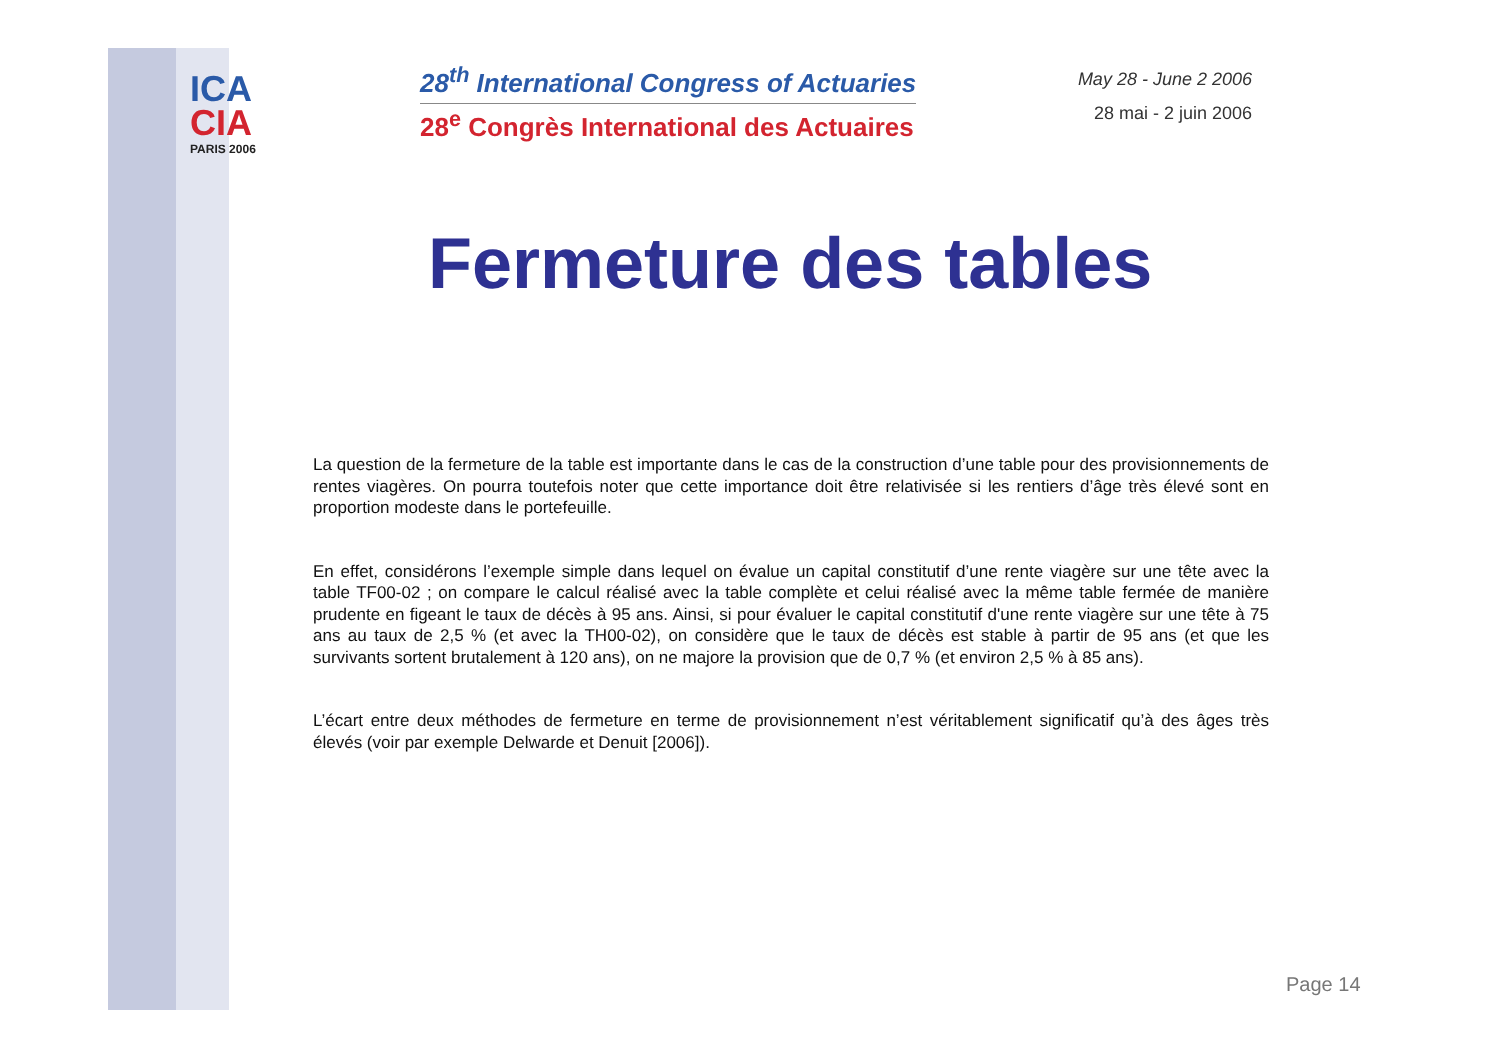ICA
CIA
PARIS 2006
28<sup>th</sup> International Congress of Actuaries
28<sup>e</sup> Congrès International des Actuaires
May 28 - June 2 2006
28 mai - 2 juin 2006
Fermeture des tables
La question de la fermeture de la table est importante dans le cas de la construction d’une table pour des provisionnements de rentes viagères. On pourra toutefois noter que cette importance doit être relativisée si les rentiers d’âge très élevé sont en proportion modeste dans le portefeuille.
En effet, considérons l’exemple simple dans lequel on évalue un capital constitutif d’une rente viagère sur une tête avec la table TF00-02 ; on compare le calcul réalisé avec la table complète et celui réalisé avec la même table fermée de manière prudente en figeant le taux de décès à 95 ans. Ainsi, si pour évaluer le capital constitutif d'une rente viagère sur une tête à 75 ans au taux de 2,5 % (et avec la TH00-02), on considère que le taux de décès est stable à partir de 95 ans (et que les survivants sortent brutalement à 120 ans), on ne majore la provision que de 0,7 % (et environ 2,5 % à 85 ans).
L’écart entre deux méthodes de fermeture en terme de provisionnement n’est véritablement significatif qu’à des âges très élevés (voir par exemple Delwarde et Denuit [2006]).
Page 14